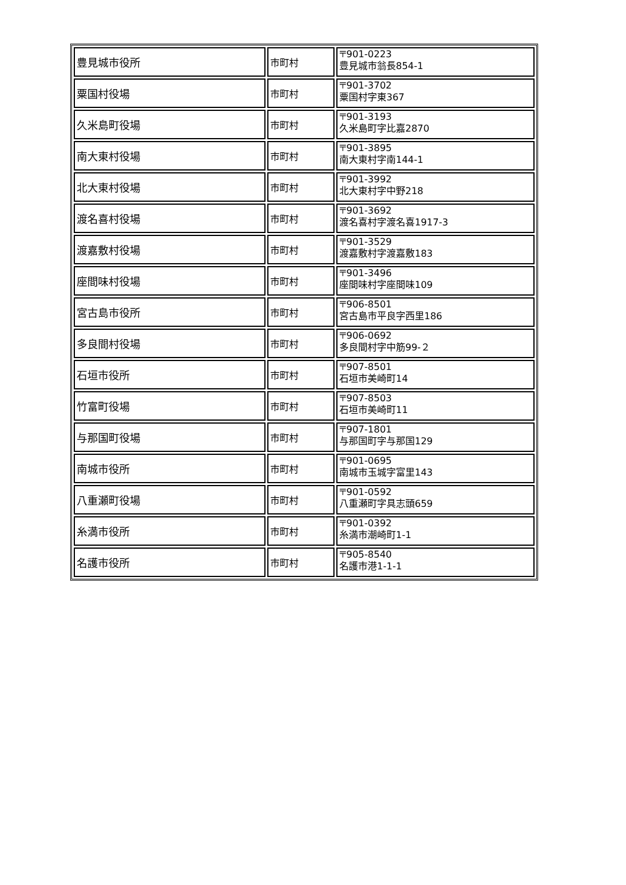| 豊見城市役所 | 市町村 | 〒901-0223 豊見城市翁長854-1 |
| 粟国村役場 | 市町村 | 〒901-3702 粟国村字東367 |
| 久米島町役場 | 市町村 | 〒901-3193 久米島町字比嘉2870 |
| 南大東村役場 | 市町村 | 〒901-3895 南大東村字南144-1 |
| 北大東村役場 | 市町村 | 〒901-3992 北大東村字中野218 |
| 渡名喜村役場 | 市町村 | 〒901-3692 渡名喜村字渡名喜1917-3 |
| 渡嘉敷村役場 | 市町村 | 〒901-3529 渡嘉敷村字渡嘉敷183 |
| 座間味村役場 | 市町村 | 〒901-3496 座間味村字座間味109 |
| 宮古島市役所 | 市町村 | 〒906-8501 宮古島市平良字西里186 |
| 多良間村役場 | 市町村 | 〒906-0692 多良間村字中筋99-２ |
| 石垣市役所 | 市町村 | 〒907-8501 石垣市美崎町14 |
| 竹富町役場 | 市町村 | 〒907-8503 石垣市美崎町11 |
| 与那国町役場 | 市町村 | 〒907-1801 与那国町字与那国129 |
| 南城市役所 | 市町村 | 〒901-0695 南城市玉城字富里143 |
| 八重瀬町役場 | 市町村 | 〒901-0592 八重瀬町字具志頭659 |
| 糸満市役所 | 市町村 | 〒901-0392 糸満市潮崎町1-1 |
| 名護市役所 | 市町村 | 〒905-8540 名護市港1-1-1 |